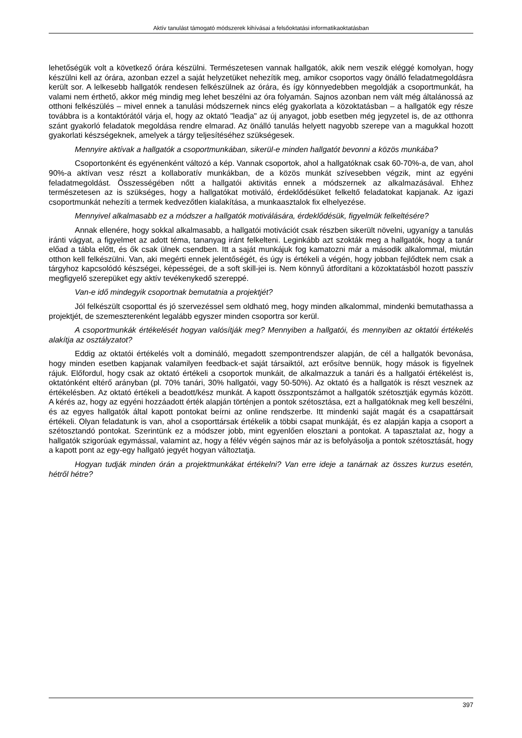Aktív tanulást támogató módszerek kihívásai a felsőoktatási informatikaoktatásban
lehetőségük volt a következő órára készülni. Természetesen vannak hallgatók, akik nem veszik eléggé komolyan, hogy készülni kell az órára, azonban ezzel a saját helyzetüket nehezítik meg, amikor csoportos vagy önálló feladatmegoldásra került sor. A lelkesebb hallgatók rendesen felkészülnek az órára, és így könnyedebben megoldják a csoportmunkát, ha valami nem érthető, akkor még mindig meg lehet beszélni az óra folyamán. Sajnos azonban nem vált még általánossá az otthoni felkészülés – mivel ennek a tanulási módszernek nincs elég gyakorlata a közoktatásban – a hallgatók egy része továbbra is a kontaktórától várja el, hogy az oktató "leadja" az új anyagot, jobb esetben még jegyzetel is, de az otthonra szánt gyakorló feladatok megoldása rendre elmarad. Az önálló tanulás helyett nagyobb szerepe van a magukkal hozott gyakorlati készségeknek, amelyek a tárgy teljesítéséhez szükségesek.
Mennyire aktívak a hallgatók a csoportmunkában, sikerül-e minden hallgatót bevonni a közös munkába?
Csoportonként és egyénenként változó a kép. Vannak csoportok, ahol a hallgatóknak csak 60-70%-a, de van, ahol 90%-a aktívan vesz részt a kollaboratív munkákban, de a közös munkát szívesebben végzik, mint az egyéni feladatmegoldást. Összességében nőtt a hallgatói aktivitás ennek a módszernek az alkalmazásával. Ehhez természetesen az is szükséges, hogy a hallgatókat motiváló, érdeklődésüket felkeltő feladatokat kapjanak. Az igazi csoportmunkát nehezíti a termek kedvezőtlen kialakítása, a munkaasztalok fix elhelyezése.
Mennyivel alkalmasabb ez a módszer a hallgatók motiválására, érdeklődésük, figyelmük felkeltésére?
Annak ellenére, hogy sokkal alkalmasabb, a hallgatói motivációt csak részben sikerült növelni, ugyanígy a tanulás iránti vágyat, a figyelmet az adott téma, tananyag iránt felkelteni. Leginkább azt szokták meg a hallgatók, hogy a tanár előad a tábla előtt, és ők csak ülnek csendben. Itt a saját munkájuk fog kamatozni már a második alkalommal, miután otthon kell felkészülni. Van, aki megérti ennek jelentőségét, és úgy is értékeli a végén, hogy jobban fejlődtek nem csak a tárgyhoz kapcsolódó készségei, képességei, de a soft skill-jei is. Nem könnyű átfordítani a közoktatásból hozott passzív megfigyelő szerepüket egy aktív tevékenykedő szereppé.
Van-e idő mindegyik csoportnak bemutatnia a projektjét?
Jól felkészült csoporttal és jó szervezéssel sem oldható meg, hogy minden alkalommal, mindenki bemutathassa a projektjét, de szemeszterenként legalább egyszer minden csoportra sor kerül.
A csoportmunkák értékelését hogyan valósítják meg? Mennyiben a hallgatói, és mennyiben az oktatói értékelés alakítja az osztályzatot?
Eddig az oktatói értékelés volt a domináló, megadott szempontrendszer alapján, de cél a hallgatók bevonása, hogy minden esetben kapjanak valamilyen feedback-et saját társaiktól, azt erősítve bennük, hogy mások is figyelnek rájuk. Előfordul, hogy csak az oktató értékeli a csoportok munkáit, de alkalmazzuk a tanári és a hallgatói értékelést is, oktatónként eltérő arányban (pl. 70% tanári, 30% hallgatói, vagy 50-50%). Az oktató és a hallgatók is részt vesznek az értékelésben. Az oktató értékeli a beadott/kész munkát. A kapott összpontszámot a hallgatók szétosztják egymás között. A kérés az, hogy az egyéni hozzáadott érték alapján történjen a pontok szétosztása, ezt a hallgatóknak meg kell beszélni, és az egyes hallgatók által kapott pontokat beírni az online rendszerbe. Itt mindenki saját magát és a csapattársait értékeli. Olyan feladatunk is van, ahol a csoporttársak értékelik a többi csapat munkáját, és ez alapján kapja a csoport a szétosztandó pontokat. Szerintünk ez a módszer jobb, mint egyenlően elosztani a pontokat. A tapasztalat az, hogy a hallgatók szigorúak egymással, valamint az, hogy a félév végén sajnos már az is befolyásolja a pontok szétosztását, hogy a kapott pont az egy-egy hallgató jegyét hogyan változtatja.
Hogyan tudják minden órán a projektmunkákat értékelni? Van erre ideje a tanárnak az összes kurzus esetén, hétről hétre?
397